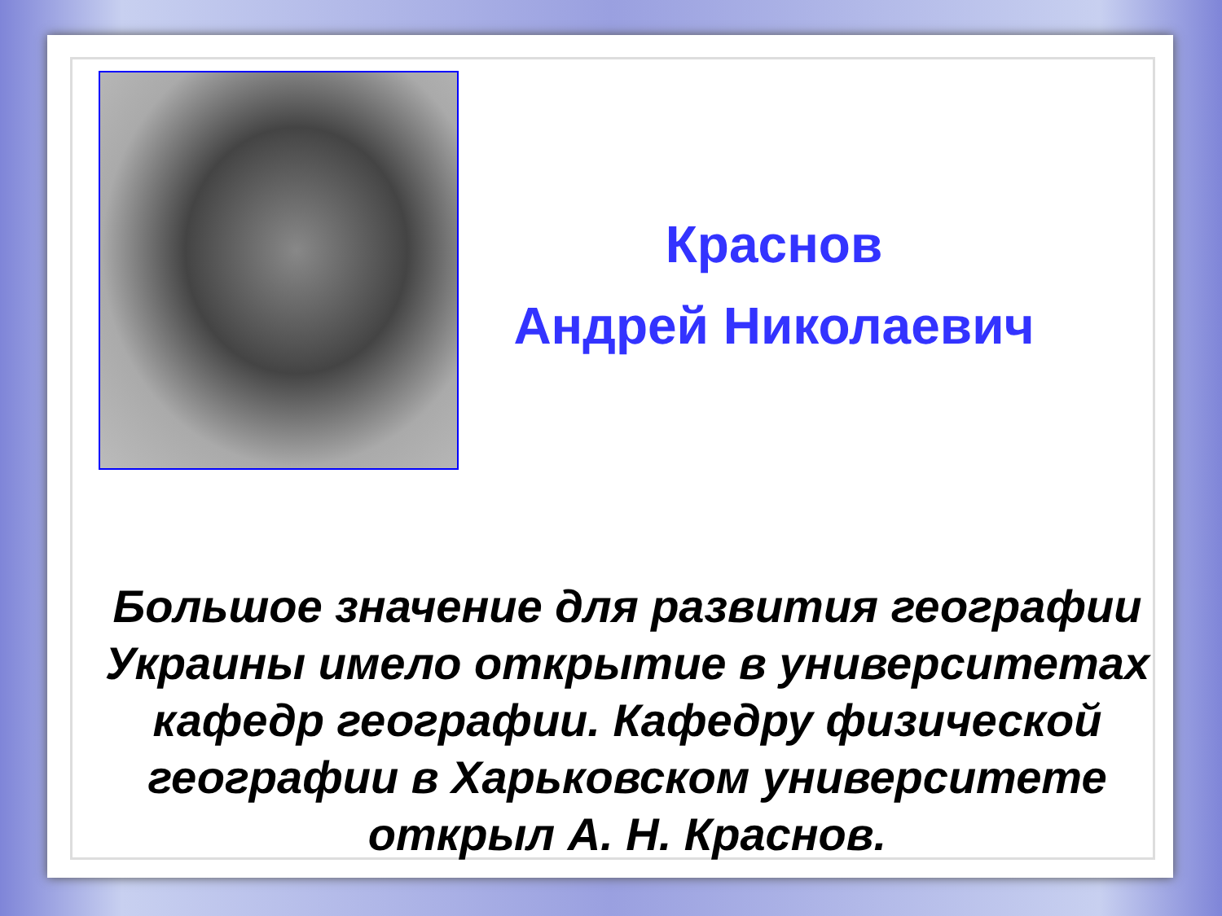Краснов
Андрей Николаевич
Большое значение для развития географии Украины имело открытие в университетах кафедр географии. Кафедру физической географии в Харьковском университете открыл А. Н. Краснов.